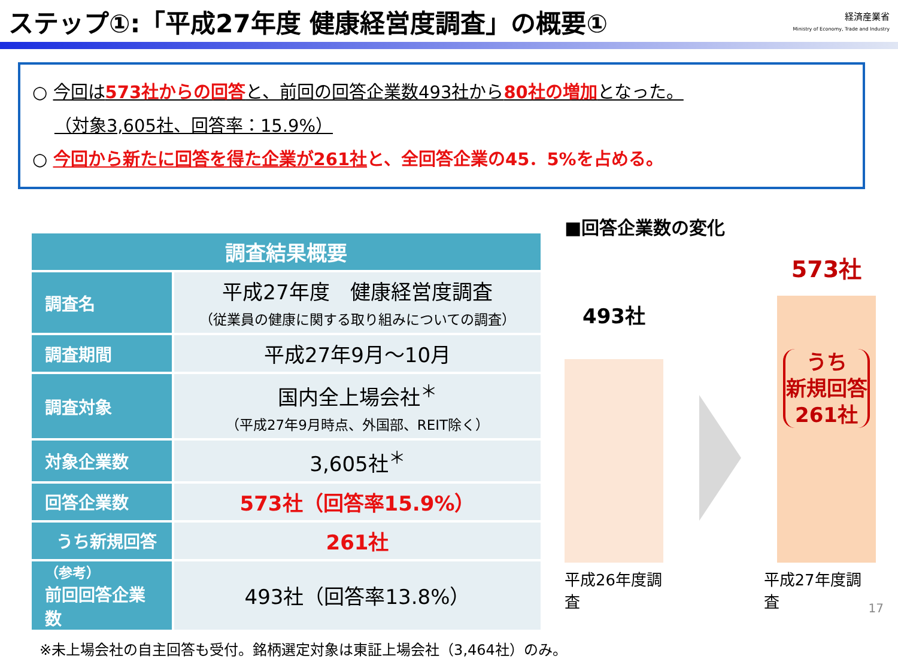ステップ①:「平成27年度 健康経営度調査」の概要①
経済産業省
Ministry of Economy, Trade and Industry
○ 今回は573社からの回答と、前回の回答企業数493社から80社の増加となった。
（対象3,605社、回答率：15.9%）
○ 今回から新たに回答を得た企業が261社と、全回答企業の45．5%を占める。
| 調査結果概要 | |
| 調査名 | 平成27年度 健康経営度調査 （従業員の健康に関する取り組みについての調査） |
| 調査期間 | 平成27年9月～10月 |
| 調査対象 | 国内全上場会社<sup>＊</sup> （平成27年9月時点、外国部、REIT除く） |
| 対象企業数 | 3,605社<sup>＊</sup> |
| 回答企業数 | 573社（回答率15.9%） |
| うち新規回答 | 261社 |
| （参考） 前回回答企業数 | 493社（回答率13.8%） |
■回答企業数の変化
493社
573社
うち
新規回答
261社
平成26年度調査 平成27年度調査
※未上場会社の自主回答も受付。銘柄選定対象は東証上場会社（3,464社）のみ。
17